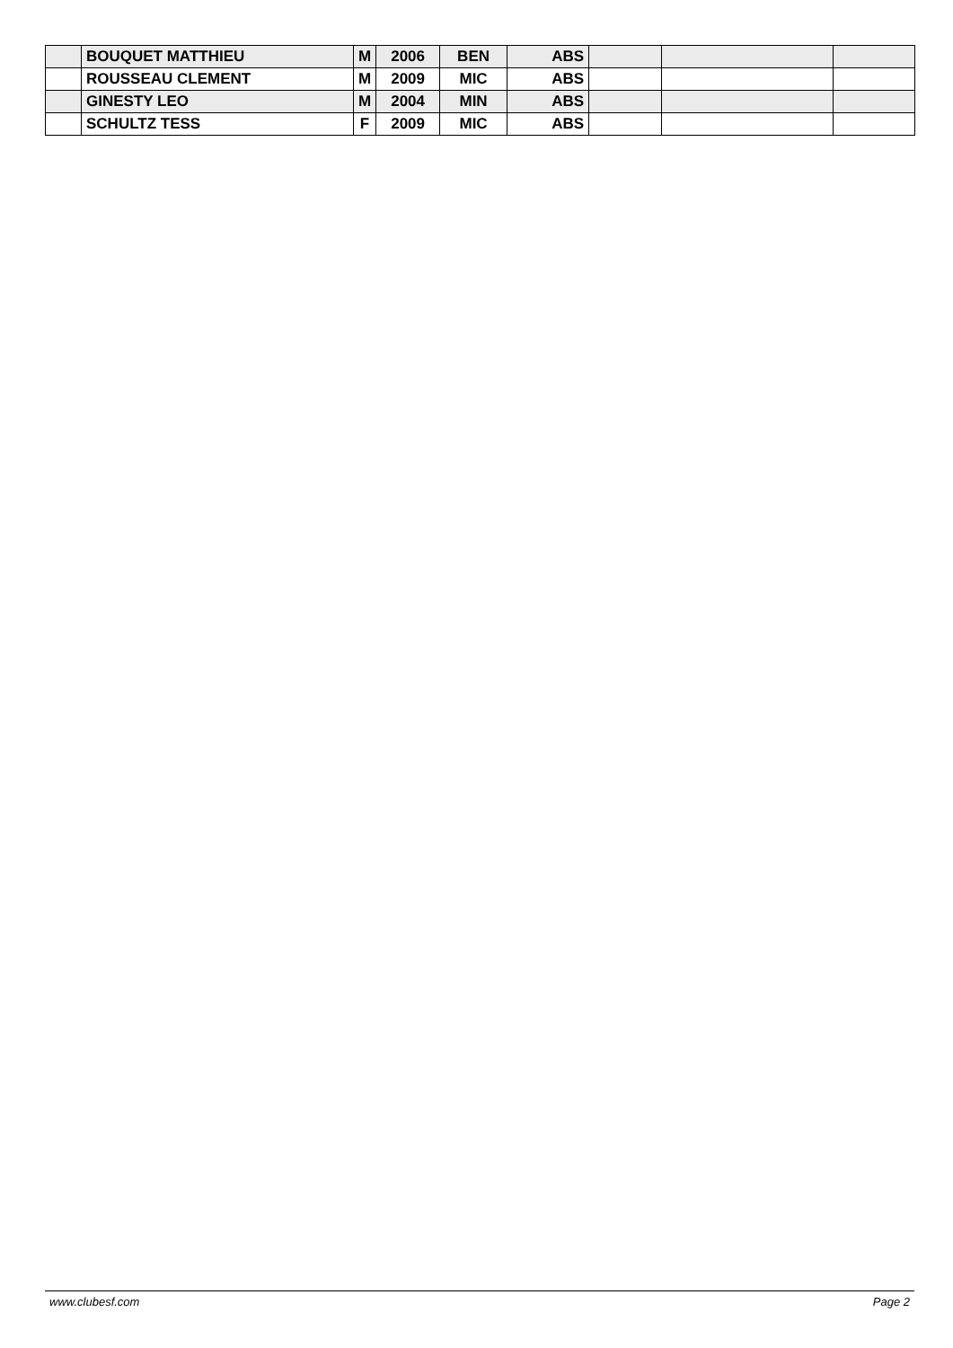| | BOUQUET MATTHIEU | M | 2006 | BEN | ABS | | | |
| | ROUSSEAU CLEMENT | M | 2009 | MIC | ABS | | | |
| | GINESTY LEO | M | 2004 | MIN | ABS | | | |
| | SCHULTZ TESS | F | 2009 | MIC | ABS | | | |
www.clubesf.com Page 2